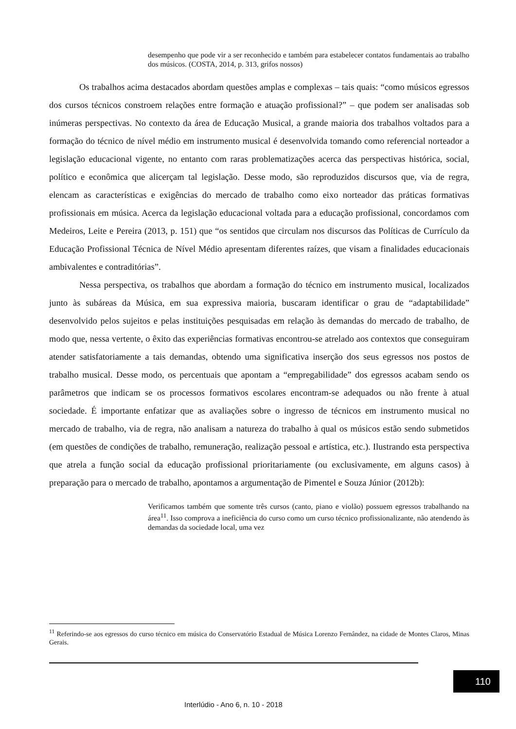desempenho que pode vir a ser reconhecido e também para estabelecer contatos fundamentais ao trabalho dos músicos. (COSTA, 2014, p. 313, grifos nossos)
Os trabalhos acima destacados abordam questões amplas e complexas – tais quais: “como músicos egressos dos cursos técnicos constroem relações entre formação e atuação profissional?” – que podem ser analisadas sob inúmeras perspectivas. No contexto da área de Educação Musical, a grande maioria dos trabalhos voltados para a formação do técnico de nível médio em instrumento musical é desenvolvida tomando como referencial norteador a legislação educacional vigente, no entanto com raras problematizações acerca das perspectivas histórica, social, político e econômica que alicerçam tal legislação. Desse modo, são reproduzidos discursos que, via de regra, elencam as características e exigências do mercado de trabalho como eixo norteador das práticas formativas profissionais em música. Acerca da legislação educacional voltada para a educação profissional, concordamos com Medeiros, Leite e Pereira (2013, p. 151) que “os sentidos que circulam nos discursos das Políticas de Currículo da Educação Profissional Técnica de Nível Médio apresentam diferentes raízes, que visam a finalidades educacionais ambivalentes e contraditórias”.
Nessa perspectiva, os trabalhos que abordam a formação do técnico em instrumento musical, localizados junto às subáreas da Música, em sua expressiva maioria, buscaram identificar o grau de “adaptabilidade” desenvolvido pelos sujeitos e pelas instituições pesquisadas em relação às demandas do mercado de trabalho, de modo que, nessa vertente, o êxito das experiências formativas encontrou-se atrelado aos contextos que conseguiram atender satisfatoriamente a tais demandas, obtendo uma significativa inserção dos seus egressos nos postos de trabalho musical. Desse modo, os percentuais que apontam a “empregabilidade” dos egressos acabam sendo os parâmetros que indicam se os processos formativos escolares encontram-se adequados ou não frente à atual sociedade. É importante enfatizar que as avaliações sobre o ingresso de técnicos em instrumento musical no mercado de trabalho, via de regra, não analisam a natureza do trabalho à qual os músicos estão sendo submetidos (em questões de condições de trabalho, remuneração, realização pessoal e artística, etc.). Ilustrando esta perspectiva que atrela a função social da educação profissional prioritariamente (ou exclusivamente, em alguns casos) à preparação para o mercado de trabalho, apontamos a argumentação de Pimentel e Souza Júnior (2012b):
Verificamos também que somente três cursos (canto, piano e violão) possuem egressos trabalhando na área<sup>11</sup>. Isso comprova a ineficiência do curso como um curso técnico profissionalizante, não atendendo às demandas da sociedade local, uma vez
<sup>11</sup> Referindo-se aos egressos do curso técnico em música do Conservatório Estadual de Música Lorenzo Fernândez, na cidade de Montes Claros, Minas Gerais.
110
Interlúdio - Ano 6, n. 10 - 2018